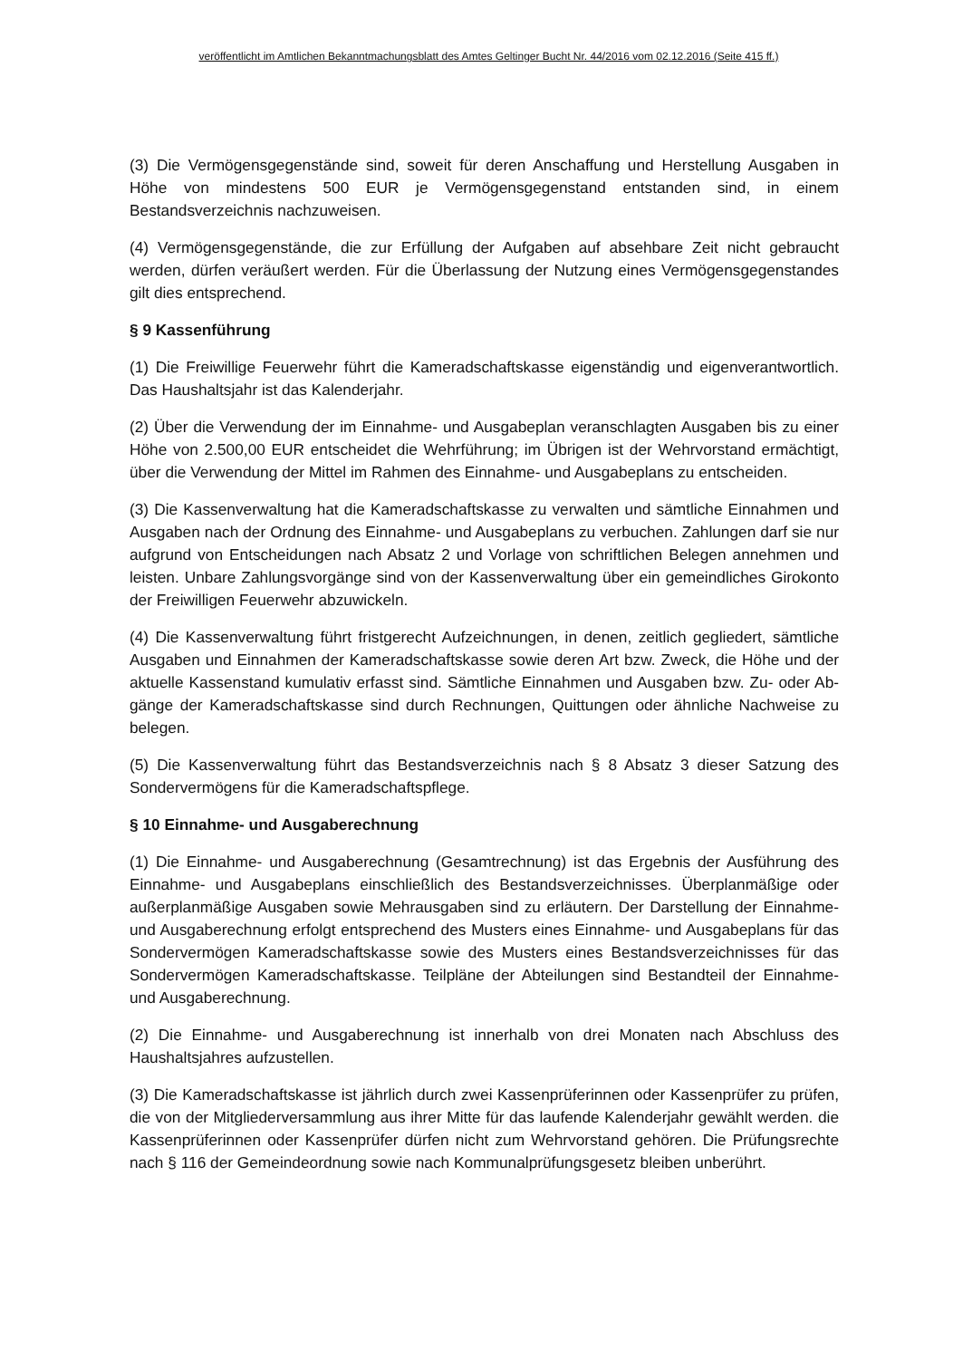veröffentlicht im Amtlichen Bekanntmachungsblatt des Amtes Geltinger Bucht Nr. 44/2016 vom 02.12.2016 (Seite 415 ff.)
(3) Die Vermögensgegenstände sind, soweit für deren Anschaffung und Herstellung Ausgaben in Höhe von mindestens 500 EUR je Vermögensgegenstand entstanden sind, in einem Bestandsverzeichnis nachzuweisen.
(4) Vermögensgegenstände, die zur Erfüllung der Aufgaben auf absehbare Zeit nicht gebraucht werden, dürfen veräußert werden. Für die Überlassung der Nutzung eines Vermögensgegenstandes gilt dies entsprechend.
§ 9 Kassenführung
(1) Die Freiwillige Feuerwehr führt die Kameradschaftskasse eigenständig und eigenverantwortlich. Das Haushaltsjahr ist das Kalenderjahr.
(2) Über die Verwendung der im Einnahme- und Ausgabeplan veranschlagten Ausgaben bis zu einer Höhe von 2.500,00 EUR entscheidet die Wehrführung; im Übrigen ist der Wehrvorstand ermächtigt, über die Verwendung der Mittel im Rahmen des Einnahme- und Ausgabeplans zu entscheiden.
(3) Die Kassenverwaltung hat die Kameradschaftskasse zu verwalten und sämtliche Einnahmen und Ausgaben nach der Ordnung des Einnahme- und Ausgabeplans zu verbuchen. Zahlungen darf sie nur aufgrund von Entscheidungen nach Absatz 2 und Vorlage von schriftlichen Belegen annehmen und leisten. Unbare Zahlungsvorgänge sind von der Kassenverwaltung über ein gemeindliches Girokonto der Freiwilligen Feuerwehr abzuwickeln.
(4) Die Kassenverwaltung führt fristgerecht Aufzeichnungen, in denen, zeitlich gegliedert, sämtliche Ausgaben und Einnahmen der Kameradschaftskasse sowie deren Art bzw. Zweck, die Höhe und der aktuelle Kassenstand kumulativ erfasst sind. Sämtliche Einnahmen und Ausgaben bzw. Zu- oder Ab-gänge der Kameradschaftskasse sind durch Rechnungen, Quittungen oder ähnliche Nachweise zu belegen.
(5) Die Kassenverwaltung führt das Bestandsverzeichnis nach § 8 Absatz 3 dieser Satzung des Sondervermögens für die Kameradschaftspflege.
§ 10 Einnahme- und Ausgaberechnung
(1) Die Einnahme- und Ausgaberechnung (Gesamtrechnung) ist das Ergebnis der Ausführung des Einnahme- und Ausgabeplans einschließlich des Bestandsverzeichnisses. Überplanmäßige oder außerplanmäßige Ausgaben sowie Mehrausgaben sind zu erläutern. Der Darstellung der Einnahme- und Ausgaberechnung erfolgt entsprechend des Musters eines Einnahme- und Ausgabeplans für das Sondervermögen Kameradschaftskasse sowie des Musters eines Bestandsverzeichnisses für das Sondervermögen Kameradschaftskasse. Teilpläne der Abteilungen sind Bestandteil der Einnahme- und Ausgaberechnung.
(2) Die Einnahme- und Ausgaberechnung ist innerhalb von drei Monaten nach Abschluss des Haushaltsjahres aufzustellen.
(3) Die Kameradschaftskasse ist jährlich durch zwei Kassenprüferinnen oder Kassenprüfer zu prüfen, die von der Mitgliederversammlung aus ihrer Mitte für das laufende Kalenderjahr gewählt werden. die Kassenprüferinnen oder Kassenprüfer dürfen nicht zum Wehrvorstand gehören. Die Prüfungsrechte nach § 116 der Gemeindeordnung sowie nach Kommunalprüfungsgesetz bleiben unberührt.